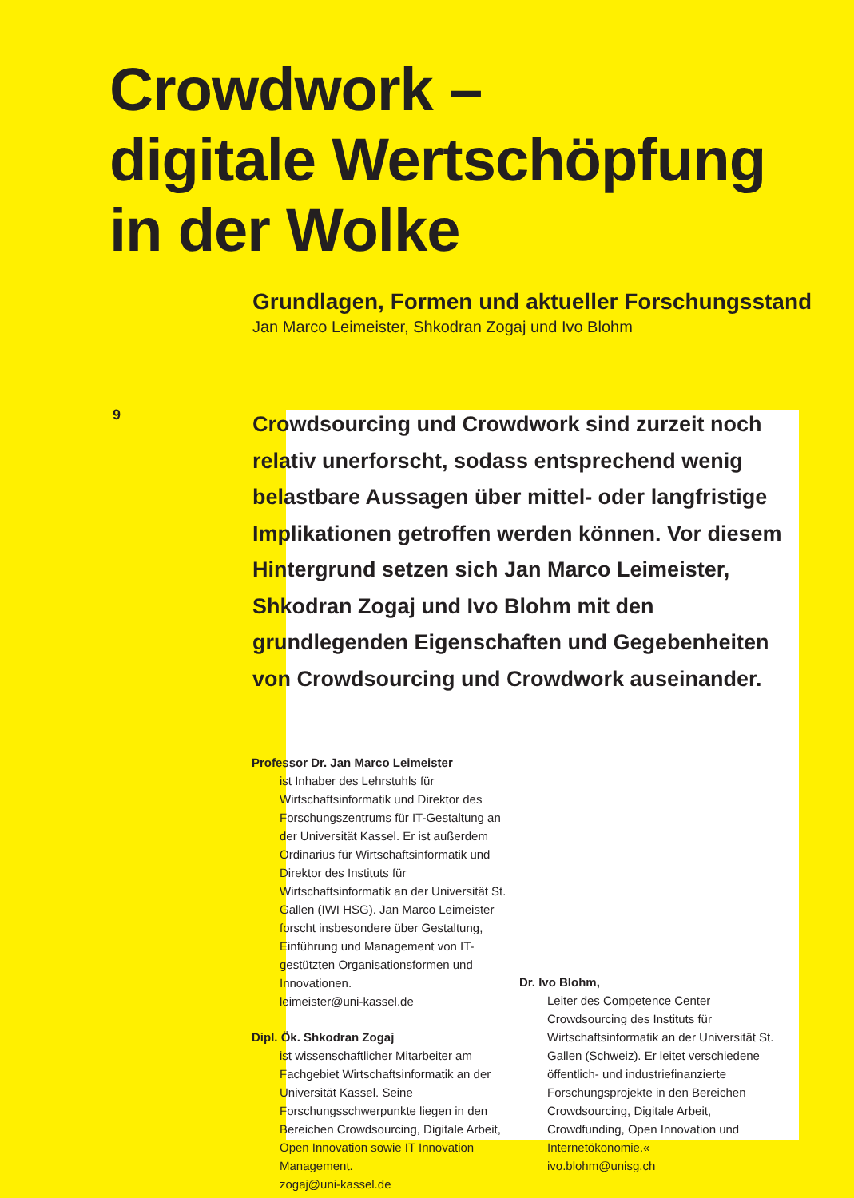Crowdwork –
digitale Wertschöpfung
in der Wolke
Grundlagen, Formen und aktueller Forschungsstand
Jan Marco Leimeister, Shkodran Zogaj und Ivo Blohm
9
Crowdsourcing und Crowdwork sind zurzeit noch relativ unerforscht, sodass entsprechend wenig belastbare Aussagen über mittel- oder langfristige Implikationen getroffen werden können. Vor diesem Hintergrund setzen sich Jan Marco Leimeister, Shkodran Zogaj und Ivo Blohm mit den grundlegenden Eigenschaften und Gegebenheiten von Crowdsourcing und Crowdwork auseinander.
Professor Dr. Jan Marco Leimeister
ist Inhaber des Lehrstuhls für Wirtschaftsinformatik und Direktor des Forschungszentrums für IT-Gestaltung an der Universität Kassel. Er ist außerdem Ordinarius für Wirtschaftsinformatik und Direktor des Instituts für Wirtschaftsinformatik an der Universität St. Gallen (IWI HSG). Jan Marco Leimeister forscht insbesondere über Gestaltung, Einführung und Management von IT-gestützten Organisationsformen und Innovationen.
leimeister@uni-kassel.de
Dipl. Ök. Shkodran Zogaj
ist wissenschaftlicher Mitarbeiter am Fachgebiet Wirtschaftsinformatik an der Universität Kassel. Seine Forschungsschwerpunkte liegen in den Bereichen Crowdsourcing, Digitale Arbeit, Open Innovation sowie IT Innovation Management.
zogaj@uni-kassel.de
Dr. Ivo Blohm,
Leiter des Competence Center Crowdsourcing des Instituts für Wirtschaftsinformatik an der Universität St. Gallen (Schweiz). Er leitet verschiedene öffentlich- und industriefinanzierte Forschungsprojekte in den Bereichen Crowdsourcing, Digitale Arbeit, Crowdfunding, Open Innovation und Internetökonomie.«
ivo.blohm@unisg.ch